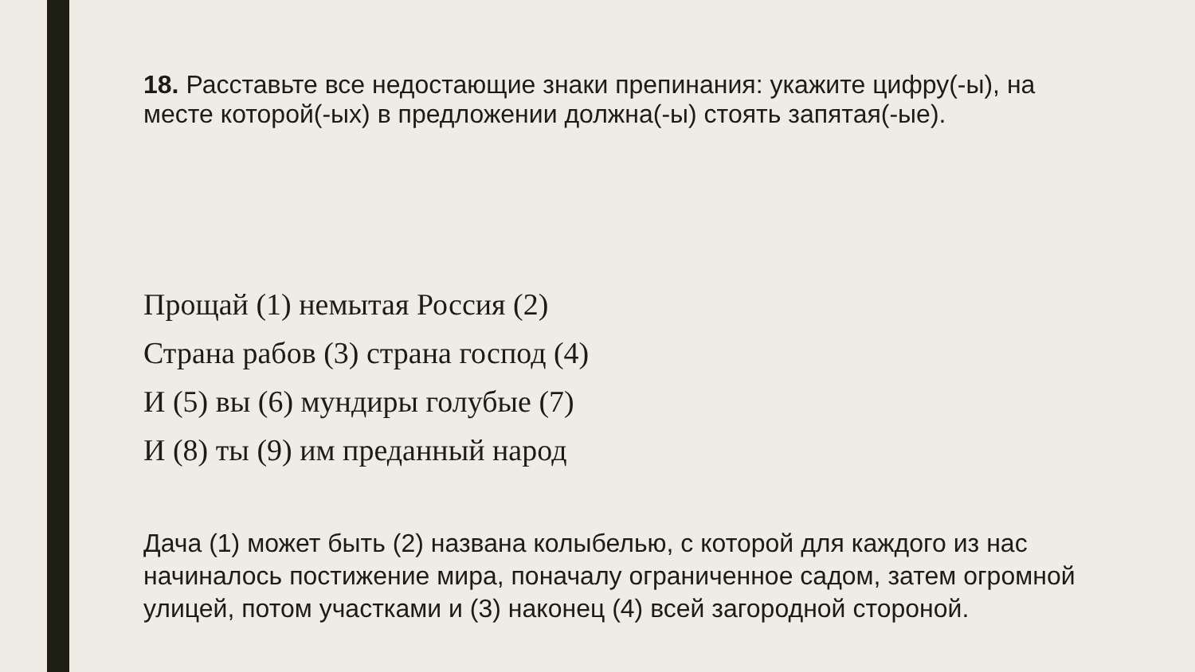18. Расставьте все недостающие знаки препинания: укажите цифру(-ы), на месте которой(-ых) в предложении должна(-ы) стоять запятая(-ые).
Прощай (1) немытая Россия (2)
Страна рабов (3) страна господ (4)
И (5) вы (6) мундиры голубые (7)
И (8) ты (9) им преданный народ
Дача (1) может быть (2) названа колыбелью, с которой для каждого из нас начиналось постижение мира, поначалу ограниченное садом, затем огромной улицей, потом участками и (3) наконец (4) всей загородной стороной.